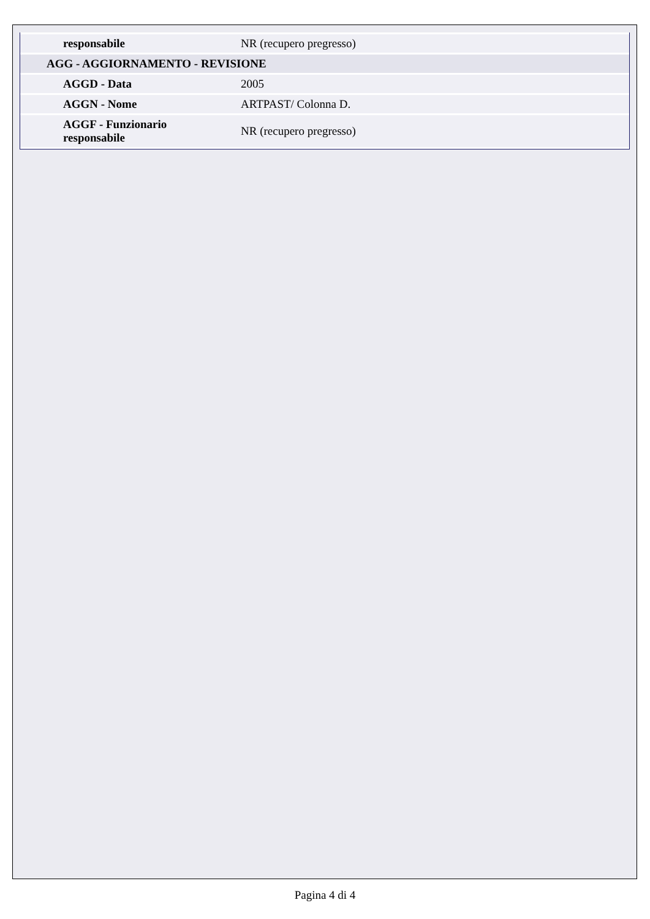| responsabile | NR (recupero pregresso) |
| AGG - AGGIORNAMENTO - REVISIONE | |
| AGGD - Data | 2005 |
| AGGN - Nome | ARTPAST/ Colonna D. |
| AGGF - Funzionario responsabile | NR (recupero pregresso) |
Pagina 4 di 4